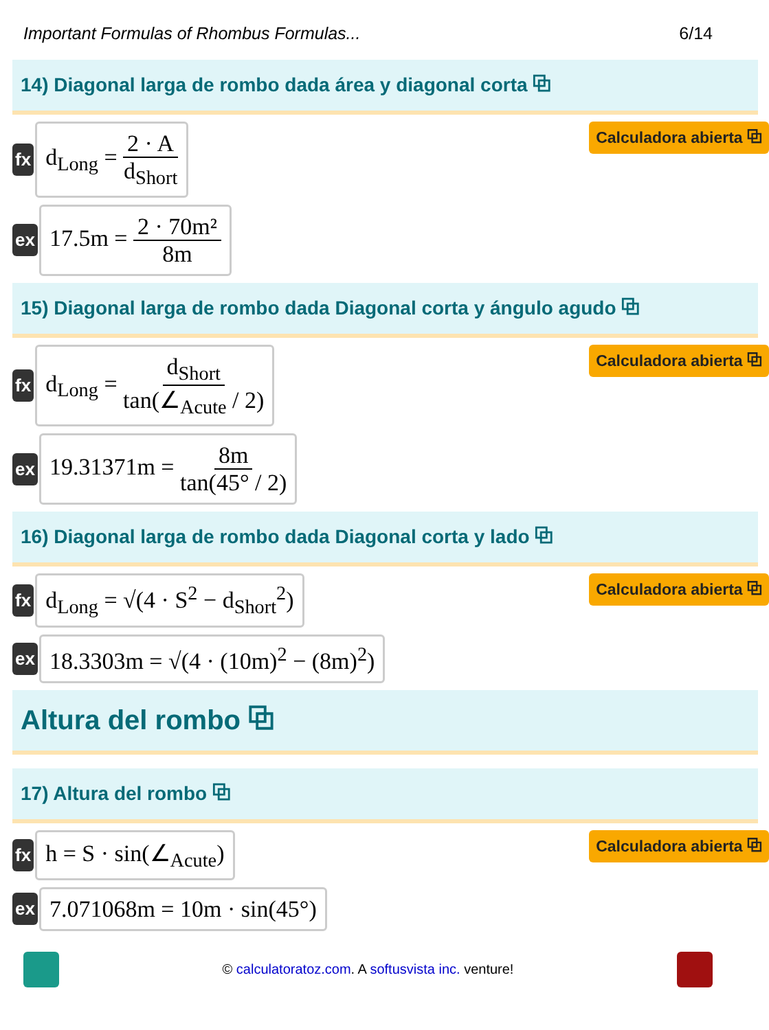Important Formulas of Rhombus Formulas... 6/14
14) Diagonal larga de rombo dada área y diagonal corta ⧉
fx
d<sub>Long</sub> = 2 · A d<sub>Short</sub>
Calculadora abierta ⧉
ex
17.5m = 2 · 70m² 8m
15) Diagonal larga de rombo dada Diagonal corta y ángulo agudo ⧉
fx
d<sub>Long</sub> = d<sub>Short</sub> tan(∠<sub>Acute</sub> / 2)
Calculadora abierta ⧉
ex
19.31371m = 8m tan(45° / 2)
16) Diagonal larga de rombo dada Diagonal corta y lado ⧉
fx
d<sub>Long</sub> = √(4 · S<sup>2</sup> − d<sub>Short</sub><sup>2</sup>)
Calculadora abierta ⧉
ex
18.3303m = √(4 · (10m)<sup>2</sup> − (8m)<sup>2</sup>)
Altura del rombo ⧉
17) Altura del rombo ⧉
fx
h = S · sin(∠<sub>Acute</sub>)
Calculadora abierta ⧉
ex
7.071068m = 10m · sin(45°)
© calculatoratoz.com. A softusvista inc. venture!